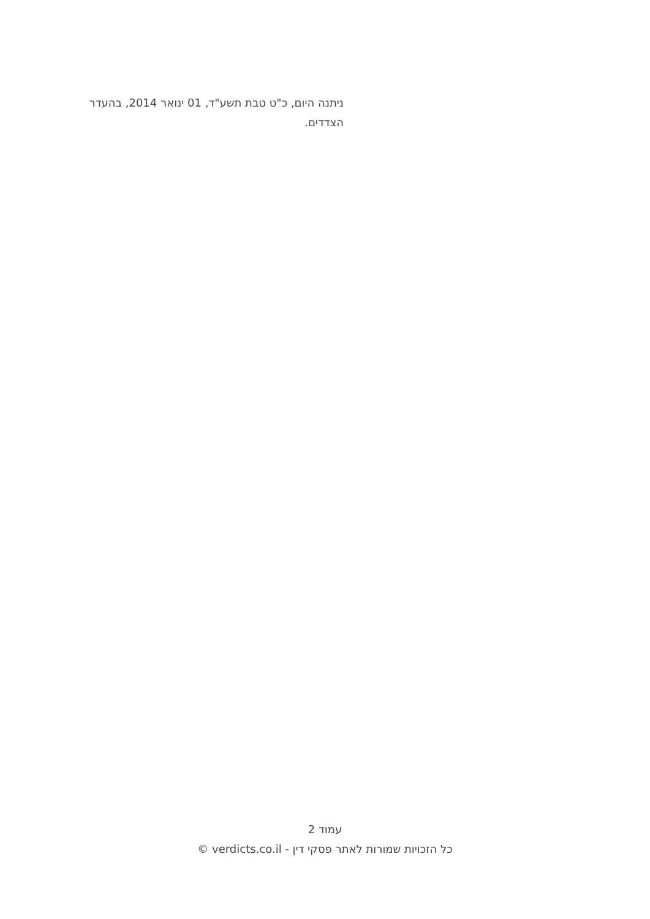ניתנה היום, כ"ט טבת תשע"ד, 01 ינואר 2014, בהעדר הצדדים.
עמוד 2
כל הזכויות שמורות לאתר פסקי דין - verdicts.co.il ©